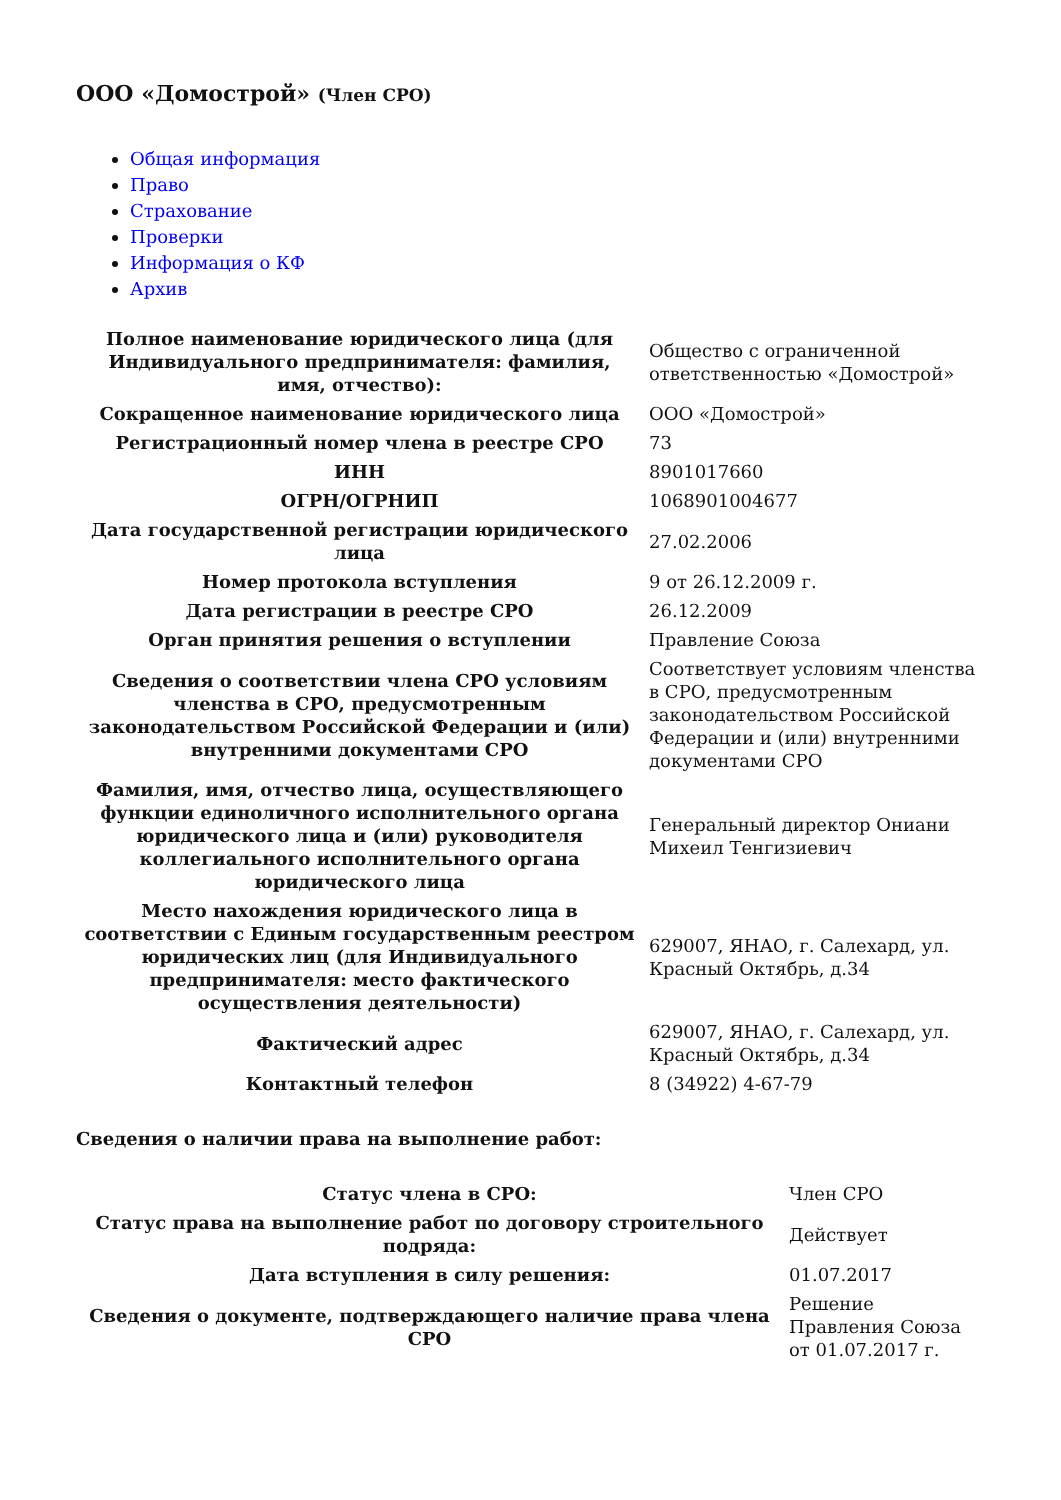ООО «Домострой» (Член СРО)
Общая информация
Право
Страхование
Проверки
Информация о КФ
Архив
| Полное наименование юридического лица (для Индивидуального предпринимателя: фамилия, имя, отчество): | Общество с ограниченной ответственностью «Домострой» |
| Сокращенное наименование юридического лица | ООО «Домострой» |
| Регистрационный номер члена в реестре СРО | 73 |
| ИНН | 8901017660 |
| ОГРН/ОГРНИП | 1068901004677 |
| Дата государственной регистрации юридического лица | 27.02.2006 |
| Номер протокола вступления | 9 от 26.12.2009 г. |
| Дата регистрации в реестре СРО | 26.12.2009 |
| Орган принятия решения о вступлении | Правление Союза |
| Сведения о соответствии члена СРО условиям членства в СРО, предусмотренным законодательством Российской Федерации и (или) внутренними документами СРО | Соответствует условиям членства в СРО, предусмотренным законодательством Российской Федерации и (или) внутренними документами СРО |
| Фамилия, имя, отчество лица, осуществляющего функции единоличного исполнительного органа юридического лица и (или) руководителя коллегиального исполнительного органа юридического лица | Генеральный директор Ониани Михеил Тенгизиевич |
| Место нахождения юридического лица в соответствии с Единым государственным реестром юридических лиц (для Индивидуального предпринимателя: место фактического осуществления деятельности) | 629007, ЯНАО, г. Салехард, ул. Красный Октябрь, д.34 |
| Фактический адрес | 629007, ЯНАО, г. Салехард, ул. Красный Октябрь, д.34 |
| Контактный телефон | 8 (34922) 4-67-79 |
Сведения о наличии права на выполнение работ:
| Статус члена в СРО: | Член СРО |
| Статус права на выполнение работ по договору строительного подряда: | Действует |
| Дата вступления в силу решения: | 01.07.2017 |
| Сведения о документе, подтверждающего наличие права члена СРО | Решение Правления Союза от 01.07.2017 г. |